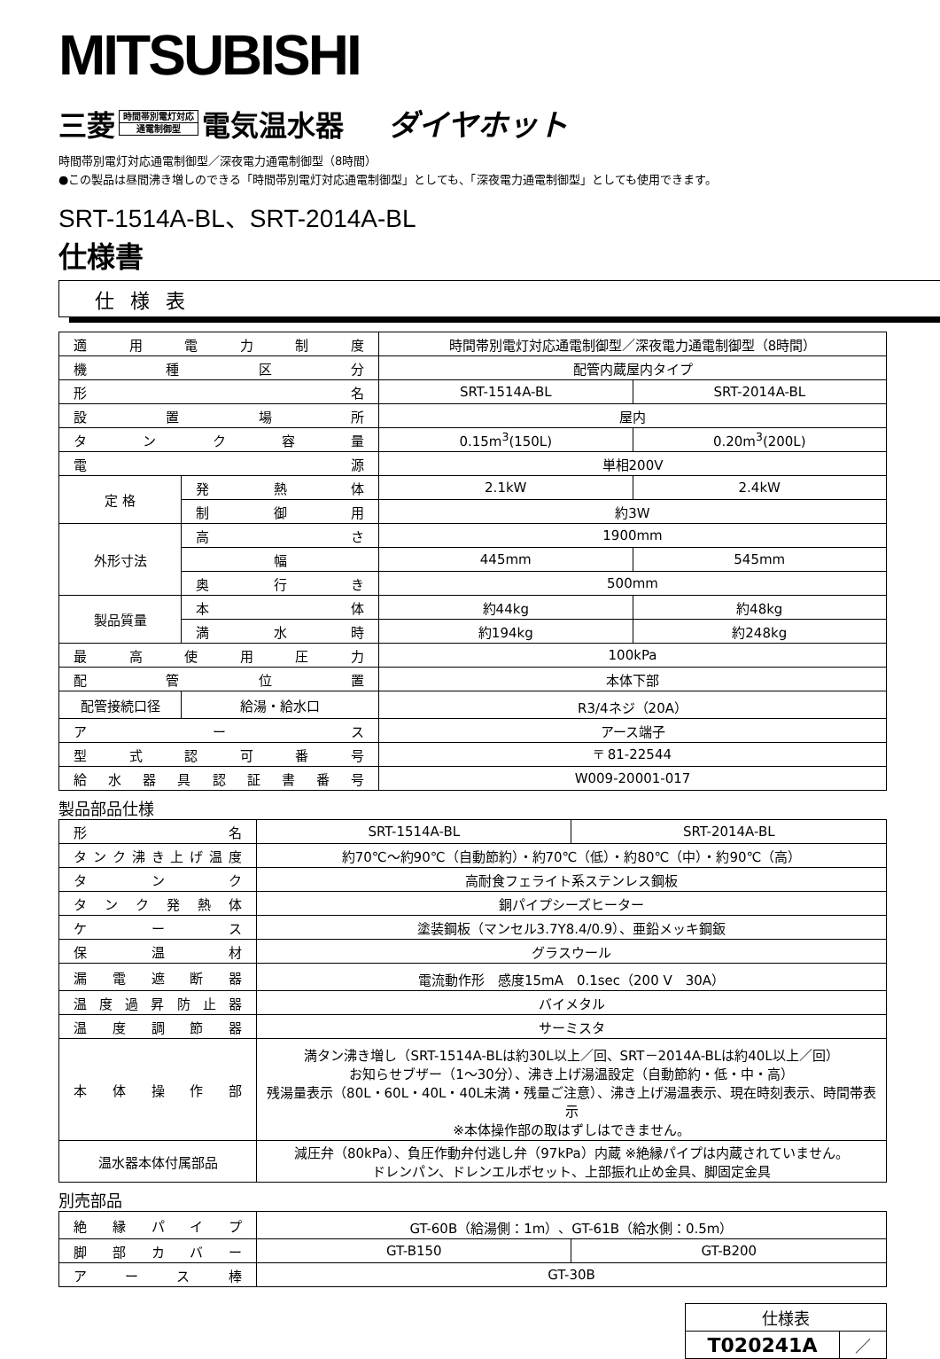MITSUBISHI
三菱
時間帯別電灯対応
通電制御型
電気温水器 ダイヤホット
時間帯別電灯対応通電制御型／深夜電力通電制御型（8時間）
●この製品は昼間沸き増しのできる「時間帯別電灯対応通電制御型」としても、「深夜電力通電制御型」としても使用できます。
SRT-1514A-BL、SRT-2014A-BL
仕様書
仕様表
| 適用電力制度 | | 時間帯別電灯対応通電制御型／深夜電力通電制御型（8時間） | |
| 機種区分 | | 配管内蔵屋内タイプ | |
| 形名 | | SRT-1514A-BL | SRT-2014A-BL |
| 設置場所 | | 屋内 | |
| タンク容量 | | 0.15m<sup>3</sup>(150L) | 0.20m<sup>3</sup>(200L) |
| 電源 | | 単相200V | |
| 定 格 | 発熱体 | 2.1kW | 2.4kW |
| | 制御用 | 約3W | |
| 外形寸法 | 高さ | 1900mm | |
| | 幅 | 445mm | 545mm |
| | 奥行き | 500mm | |
| 製品質量 | 本体 | 約44kg | 約48kg |
| | 満水時 | 約194kg | 約248kg |
| 最高使用圧力 | | 100kPa | |
| 配管位置 | | 本体下部 | |
| 配管接続口径 | 給湯・給水口 | R3/4ネジ（20A） | |
| アース | | アース端子 | |
| 型式認可番号 | | 〒 81-22544 | |
| 給水器具認証書番号 | | W009-20001-017 | |
製品部品仕様
| 形名 | SRT-1514A-BL | SRT-2014A-BL |
| タンク沸き上げ温度 | 約70℃～約90℃（自動節約）・約70℃（低）・約80℃（中）・約90℃（高） | |
| タンク | 高耐食フェライト系ステンレス鋼板 | |
| タンク発熱体 | 銅パイプシーズヒーター | |
| ケース | 塗装鋼板（マンセル3.7Y8.4/0.9）、亜鉛メッキ鋼鈑 | |
| 保温材 | グラスウール | |
| 漏電遮断器 | 電流動作形 感度15mA 0.1sec（200 V 30A） | |
| 温度過昇防止器 | バイメタル | |
| 温度調節器 | サーミスタ | |
| 本体操作部 | 満タン沸き増し（SRT-1514A-BLは約30L以上／回、SRT－2014A-BLは約40L以上／回） お知らせブザー（1～30分）、沸き上げ湯温設定（自動節約・低・中・高） 残湯量表示（80L・60L・40L・40L未満・残量ご注意）、沸き上げ湯温表示、現在時刻表示、時間帯表示 ※本体操作部の取はずしはできません。 | |
| 温水器本体付属部品 | 減圧弁（80kPa）、負圧作動弁付逃し弁（97kPa）内蔵 ※絶縁パイプは内蔵されていません。 ドレンパン、ドレンエルボセット、上部振れ止め金具、脚固定金具 | |
別売部品
| 絶縁パイプ | GT-60B（給湯側：1m）、GT-61B（給水側：0.5m） | |
| 脚部カバー | GT-B150 | GT-B200 |
| アース棒 | GT-30B | |
| 仕様表 | |
| T020241A | ／ |